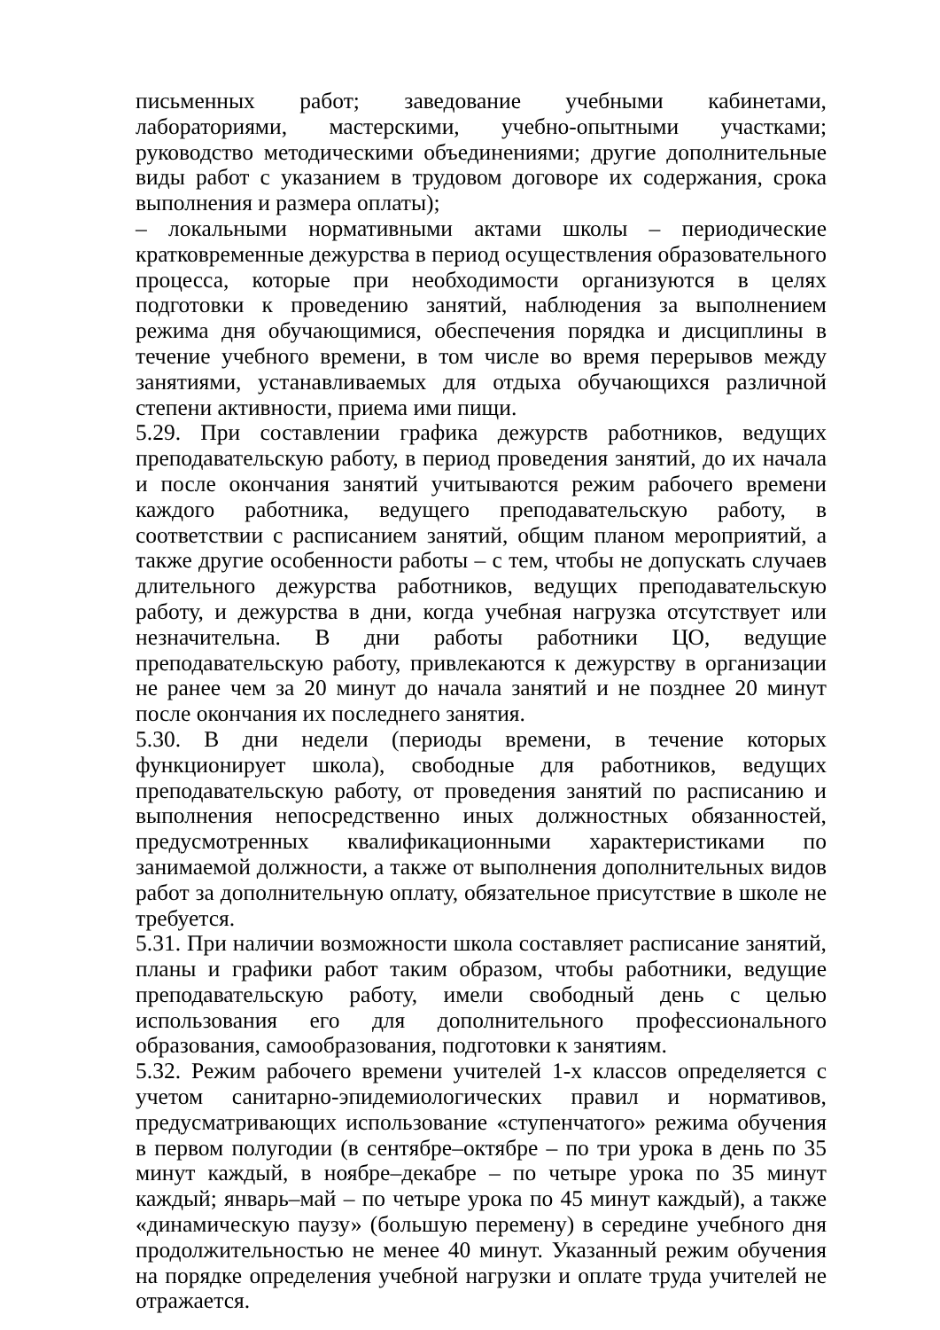письменных работ; заведование учебными кабинетами, лабораториями, мастерскими, учебно-опытными участками; руководство методическими объединениями; другие дополнительные виды работ с указанием в трудовом договоре их содержания, срока выполнения и размера оплаты);
– локальными нормативными актами школы – периодические кратковременные дежурства в период осуществления образовательного процесса, которые при необходимости организуются в целях подготовки к проведению занятий, наблюдения за выполнением режима дня обучающимися, обеспечения порядка и дисциплины в течение учебного времени, в том числе во время перерывов между занятиями, устанавливаемых для отдыха обучающихся различной степени активности, приема ими пищи.
5.29. При составлении графика дежурств работников, ведущих преподавательскую работу, в период проведения занятий, до их начала и после окончания занятий учитываются режим рабочего времени каждого работника, ведущего преподавательскую работу, в соответствии с расписанием занятий, общим планом мероприятий, а также другие особенности работы – с тем, чтобы не допускать случаев длительного дежурства работников, ведущих преподавательскую работу, и дежурства в дни, когда учебная нагрузка отсутствует или незначительна. В дни работы работники ЦО, ведущие преподавательскую работу, привлекаются к дежурству в организации не ранее чем за 20 минут до начала занятий и не позднее 20 минут после окончания их последнего занятия.
5.30. В дни недели (периоды времени, в течение которых функционирует школа), свободные для работников, ведущих преподавательскую работу, от проведения занятий по расписанию и выполнения непосредственно иных должностных обязанностей, предусмотренных квалификационными характеристиками по занимаемой должности, а также от выполнения дополнительных видов работ за дополнительную оплату, обязательное присутствие в школе не требуется.
5.31. При наличии возможности школа составляет расписание занятий, планы и графики работ таким образом, чтобы работники, ведущие преподавательскую работу, имели свободный день с целью использования его для дополнительного профессионального образования, самообразования, подготовки к занятиям.
5.32. Режим рабочего времени учителей 1-х классов определяется с учетом санитарно-эпидемиологических правил и нормативов, предусматривающих использование «ступенчатого» режима обучения в первом полугодии (в сентябре–октябре – по три урока в день по 35 минут каждый, в ноябре–декабре – по четыре урока по 35 минут каждый; январь–май – по четыре урока по 45 минут каждый), а также «динамическую паузу» (большую перемену) в середине учебного дня продолжительностью не менее 40 минут. Указанный режим обучения на порядке определения учебной нагрузки и оплате труда учителей не отражается.